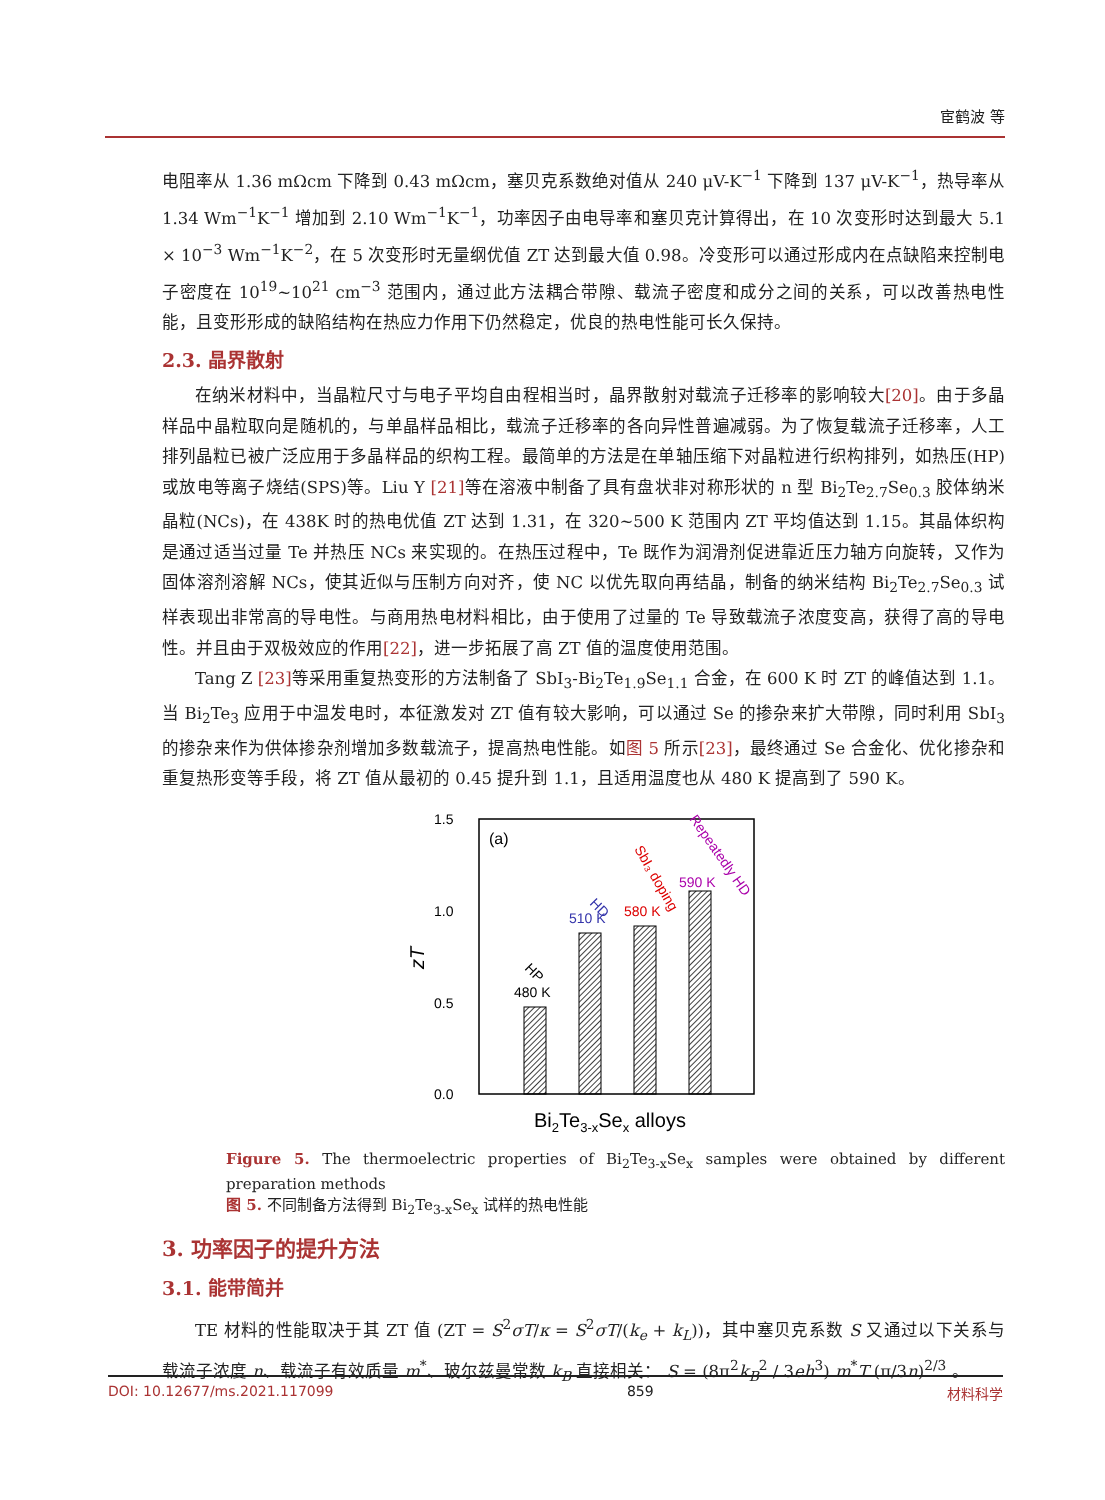宦鹤波 等
电阻率从 1.36 mΩcm 下降到 0.43 mΩcm，塞贝克系数绝对值从 240 μV-K<sup>−1</sup> 下降到 137 μV-K<sup>−1</sup>，热导率从 1.34 Wm<sup>−1</sup>K<sup>−1</sup> 增加到 2.10 Wm<sup>−1</sup>K<sup>−1</sup>，功率因子由电导率和塞贝克计算得出，在 10 次变形时达到最大 5.1 × 10<sup>−3</sup> Wm<sup>−1</sup>K<sup>−2</sup>，在 5 次变形时无量纲优值 ZT 达到最大值 0.98。冷变形可以通过形成内在点缺陷来控制电子密度在 10<sup>19</sup>~10<sup>21</sup> cm<sup>−3</sup> 范围内，通过此方法耦合带隙、载流子密度和成分之间的关系，可以改善热电性能，且变形形成的缺陷结构在热应力作用下仍然稳定，优良的热电性能可长久保持。
2.3. 晶界散射
在纳米材料中，当晶粒尺寸与电子平均自由程相当时，晶界散射对载流子迁移率的影响较大[20]。由于多晶样品中晶粒取向是随机的，与单晶样品相比，载流子迁移率的各向异性普遍减弱。为了恢复载流子迁移率，人工排列晶粒已被广泛应用于多晶样品的织构工程。最简单的方法是在单轴压缩下对晶粒进行织构排列，如热压(HP)或放电等离子烧结(SPS)等。Liu Y [21] 等在溶液中制备了具有盘状非对称形状的 n 型 Bi<sub>2</sub>Te<sub>2.7</sub>Se<sub>0.3</sub> 胶体纳米晶粒(NCs)，在 438K 时的热电优值 ZT 达到 1.31，在 320~500 K 范围内 ZT 平均值达到 1.15。其晶体织构是通过适当过量 Te 并热压 NCs 来实现的。在热压过程中，Te 既作为润滑剂促进靠近压力轴方向旋转，又作为固体溶剂溶解 NCs，使其近似与压制方向对齐，使 NC 以优先取向再结晶，制备的纳米结构 Bi<sub>2</sub>Te<sub>2.7</sub>Se<sub>0.3</sub> 试样表现出非常高的导电性。与商用热电材料相比，由于使用了过量的 Te 导致载流子浓度变高，获得了高的导电性。并且由于双极效应的作用[22]，进一步拓展了高 ZT 值的温度使用范围。
Tang Z [23] 等采用重复热变形的方法制备了 SbI<sub>3</sub>-Bi<sub>2</sub>Te<sub>1.9</sub>Se<sub>1.1</sub> 合金，在 600 K 时 ZT 的峰值达到 1.1。当 Bi<sub>2</sub>Te<sub>3</sub> 应用于中温发电时，本征激发对 ZT 值有较大影响，可以通过 Se 的掺杂来扩大带隙，同时利用 SbI<sub>3</sub> 的掺杂来作为供体掺杂剂增加多数载流子，提高热电性能。如图 5 所示[23]，最终通过 Se 合金化、优化掺杂和重复热形变等手段，将 ZT 值从最初的 0.45 提升到 1.1，且适用温度也从 480 K 提高到了 590 K。
1.5
1.0
0.5
0.0
zT
(a)
480 K
510 K
580 K
590 K
HP
HD
SbI₃ doping
Repeatedly HD
Bi2Te3-xSex alloys
Figure 5. The thermoelectric properties of Bi<sub>2</sub>Te<sub>3-x</sub>Se<sub>x</sub> samples were obtained by different preparation methods
图 5. 不同制备方法得到 Bi<sub>2</sub>Te<sub>3-x</sub>Se<sub>x</sub> 试样的热电性能
3. 功率因子的提升方法
3.1. 能带简并
TE 材料的性能取决于其 ZT 值 (ZT = S<sup>2</sup>σT/κ = S<sup>2</sup>σT/(k<sub>e</sub> + k<sub>L</sub>))，其中塞贝克系数 S 又通过以下关系与载流子浓度 n、载流子有效质量 m<sup>*</sup>、玻尔兹曼常数 k<sub>B</sub> 直接相关： S = (8π<sup>2</sup>k<sub>B</sub><sup>2</sup> / 3eh<sup>3</sup>) m<sup>*</sup>T (π/3n)<sup>2/3</sup> 。
DOI: 10.12677/ms.2021.117099 859 材料科学